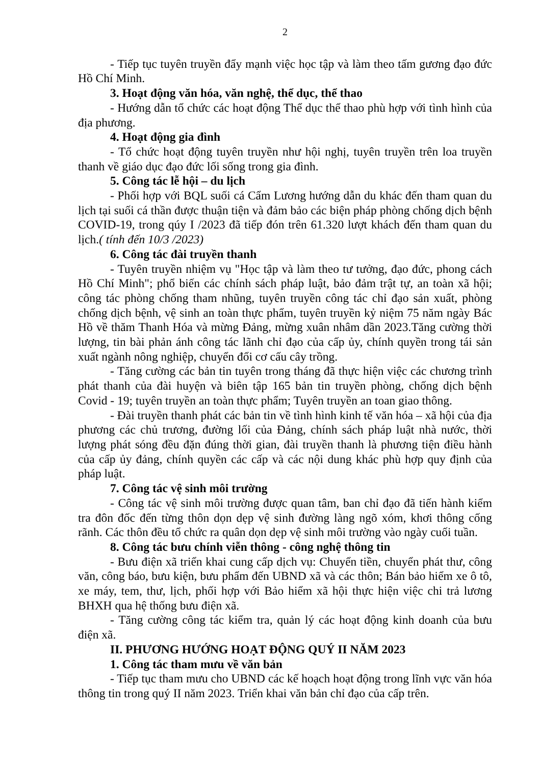2
- Tiếp tục tuyên truyền đẩy mạnh việc học tập và làm theo tấm gương đạo đức Hồ Chí Minh.
3. Hoạt động văn hóa, văn nghệ, thể dục, thể thao
- Hướng dẫn tổ chức các hoạt động Thể dục thể thao phù hợp với tình hình của địa phương.
4. Hoạt động gia đình
- Tổ chức hoạt động tuyên truyền như hội nghị, tuyên truyền trên loa truyền thanh về giáo dục đạo đức lối sống trong gia đình.
5. Công tác lễ hội – du lịch
- Phối hợp với BQL suối cá Cẩm Lương hướng dẫn du khác đến tham quan du lịch tại suối cá thần được thuận tiện và đảm bảo các biện pháp phòng chống dịch bệnh COVID-19, trong qúy I /2023 đã tiếp đón trên 61.320 lượt khách đến tham quan du lịch.( tính đến 10/3 /2023)
6. Công tác đài truyền thanh
- Tuyên truyền nhiệm vụ "Học tập và làm theo tư tưởng, đạo đức, phong cách Hồ Chí Minh"; phổ biến các chính sách pháp luật, bảo đảm trật tự, an toàn xã hội; công tác phòng chống tham nhũng, tuyên truyền công tác chỉ đạo sản xuất, phòng chống dịch bệnh, vệ sinh an toàn thực phẩm, tuyên truyền kỷ niệm 75 năm ngày Bác Hồ về thăm Thanh Hóa và mừng Đảng, mừng xuân nhâm dần 2023.Tăng cường thời lượng, tin bài phản ánh công tác lãnh chỉ đạo của cấp ủy, chính quyền trong tái sản xuất ngành nông nghiệp, chuyển đổi cơ cấu cây trồng.
- Tăng cường các bản tin tuyên trong tháng đã thực hiện việc các chương trình phát thanh của đài huyện và biên tập 165 bản tin truyền phòng, chống dịch bệnh Covid - 19; tuyên truyền an toàn thực phẩm; Tuyên truyền an toan giao thông.
- Đài truyền thanh phát các bản tin về tình hình kinh tế văn hóa – xã hội của địa phương các chủ trương, đường lối của Đảng, chính sách pháp luật nhà nước, thời lượng phát sóng đều đặn đúng thời gian, đài truyền thanh là phương tiện điều hành của cấp ủy đảng, chính quyền các cấp và các nội dung khác phù hợp quy định của pháp luật.
7. Công tác vệ sinh môi trường
- Công tác vệ sinh môi trường được quan tâm, ban chỉ đạo đã tiến hành kiểm tra đôn đốc đến từng thôn dọn dẹp vệ sinh đường làng ngõ xóm, khơi thông cống rãnh. Các thôn đều tổ chức ra quân dọn dẹp vệ sinh môi trường vào ngày cuối tuần.
8. Công tác bưu chính viễn thông - công nghệ thông tin
- Bưu điện xã triển khai cung cấp dịch vụ: Chuyển tiền, chuyển phát thư, công văn, công báo, bưu kiện, bưu phẩm đến UBND xã và các thôn; Bán bảo hiểm xe ô tô, xe máy, tem, thư, lịch, phối hợp với Bảo hiểm xã hội thực hiện việc chi trả lương BHXH qua hệ thống bưu điện xã.
- Tăng cường công tác kiểm tra, quản lý các hoạt động kinh doanh của bưu điện xã.
II. PHƯƠNG HƯỚNG HOẠT ĐỘNG QUÝ II NĂM 2023
1. Công tác tham mưu về văn bản
- Tiếp tục tham mưu cho UBND các kế hoạch hoạt động trong lĩnh vực văn hóa thông tin trong quý II năm 2023. Triển khai văn bản chỉ đạo của cấp trên.